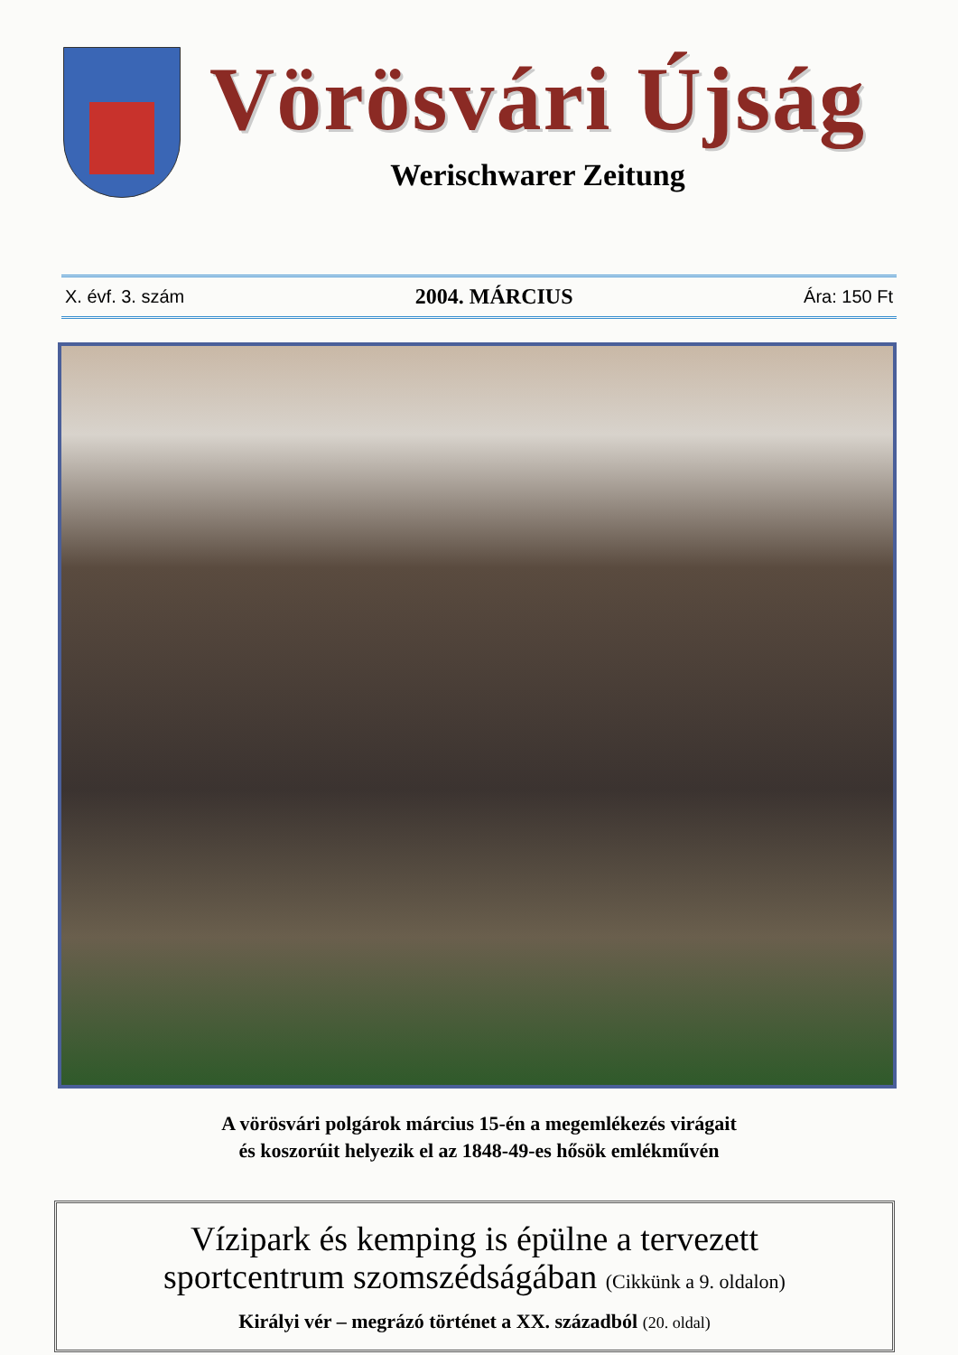Vörösvári Újság
Werischwarer Zeitung
X. évf. 3. szám 2004. MÁRCIUS Ára: 150 Ft
A vörösvári polgárok március 15-én a megemlékezés virágait
és koszorúit helyezik el az 1848-49-es hősök emlékművén
Vízipark és kemping is épülne a tervezett
sportcentrum szomszédságában (Cikkünk a 9. oldalon)
Királyi vér – megrázó történet a XX. századból (20. oldal)